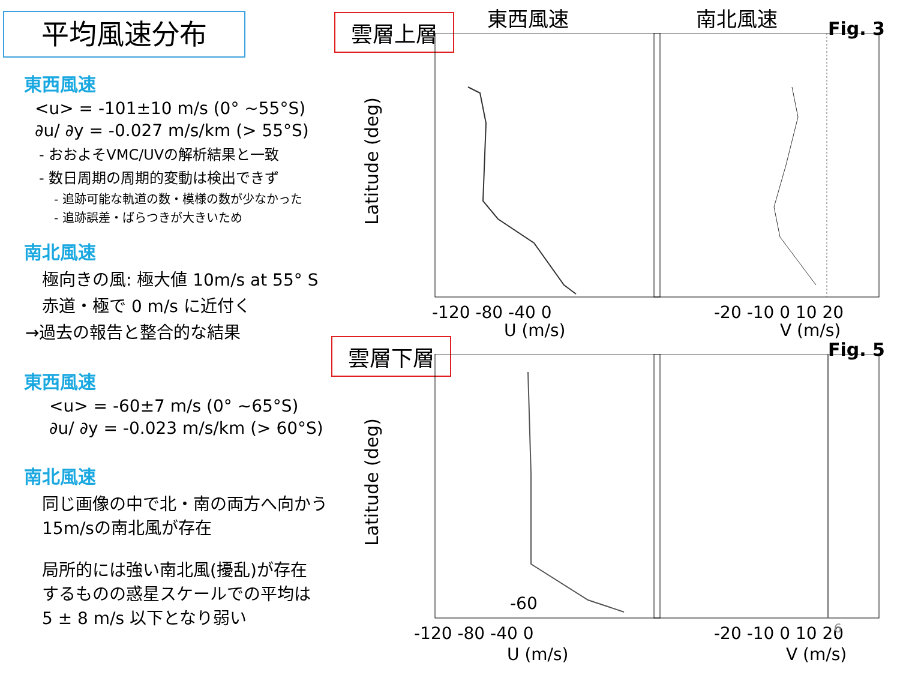平均風速分布
東西風速
<u> = -101±10 m/s (0° ~55°S)
∂u/ ∂y = -0.027 m/s/km (> 55°S)
- おおよそVMC/UVの解析結果と一致
- 数日周期の周期的変動は検出できず
- 追跡可能な軌道の数・模様の数が少なかった
- 追跡誤差・ばらつきが大きいため
南北風速
極向きの風: 極大値 10m/s at 55° S
赤道・極で 0 m/s に近付く
→過去の報告と整合的な結果
東西風速
<u> = -60±7 m/s (0° ~65°S)
∂u/ ∂y = -0.023 m/s/km (> 60°S)
南北風速
同じ画像の中で北・南の両方へ向かう
15m/sの南北風が存在
局所的には強い南北風(擾乱)が存在
するものの惑星スケールでの平均は
5 ± 8 m/s 以下となり弱い
東西風速 南北風速
雲層上層 Fig. 3
Latitude (deg)
-120 -80 -40 0
U (m/s)
-20 -10 0 10 20
V (m/s)
雲層下層 Fig. 5
-60
Latitude (deg)
-120 -80 -40 0
U (m/s)
-20 -10 0 10 20
V (m/s)
6